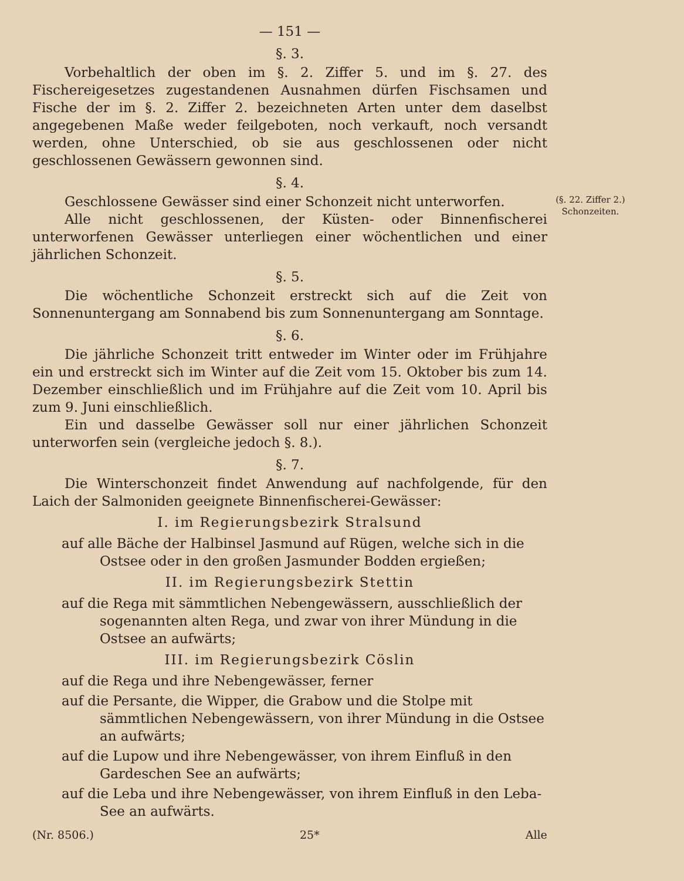— 151 —
§. 3.
Vorbehaltlich der oben im §. 2. Ziffer 5. und im §. 27. des Fischereigesetzes zugestandenen Ausnahmen dürfen Fischsamen und Fische der im §. 2. Ziffer 2. bezeichneten Arten unter dem daselbst angegebenen Maße weder feilgeboten, noch verkauft, noch versandt werden, ohne Unterschied, ob sie aus geschlossenen oder nicht geschlossenen Gewässern gewonnen sind.
§. 4.
Geschlossene Gewässer sind einer Schonzeit nicht unterworfen.
Alle nicht geschlossenen, der Küsten- oder Binnenfischerei unterworfenen Gewässer unterliegen einer wöchentlichen und einer jährlichen Schonzeit.
§. 5.
Die wöchentliche Schonzeit erstreckt sich auf die Zeit von Sonnenuntergang am Sonnabend bis zum Sonnenuntergang am Sonntage.
§. 6.
Die jährliche Schonzeit tritt entweder im Winter oder im Frühjahre ein und erstreckt sich im Winter auf die Zeit vom 15. Oktober bis zum 14. Dezember einschließlich und im Frühjahre auf die Zeit vom 10. April bis zum 9. Juni einschließlich.
Ein und dasselbe Gewässer soll nur einer jährlichen Schonzeit unterworfen sein (vergleiche jedoch §. 8.).
§. 7.
Die Winterschonzeit findet Anwendung auf nachfolgende, für den Laich der Salmoniden geeignete Binnenfischerei-Gewässer:
I. im Regierungsbezirk Stralsund
auf alle Bäche der Halbinsel Jasmund auf Rügen, welche sich in die Ostsee oder in den großen Jasmunder Bodden ergießen;
II. im Regierungsbezirk Stettin
auf die Rega mit sämmtlichen Nebengewässern, ausschließlich der sogenannten alten Rega, und zwar von ihrer Mündung in die Ostsee an aufwärts;
III. im Regierungsbezirk Cöslin
auf die Rega und ihre Nebengewässer, ferner
auf die Persante, die Wipper, die Grabow und die Stolpe mit sämmtlichen Nebengewässern, von ihrer Mündung in die Ostsee an aufwärts;
auf die Lupow und ihre Nebengewässer, von ihrem Einfluß in den Gardeschen See an aufwärts;
auf die Leba und ihre Nebengewässer, von ihrem Einfluß in den Leba-See an aufwärts.
(Nr. 8506.) 25* Alle
(§. 22. Ziffer 2.)
Schonzeiten.